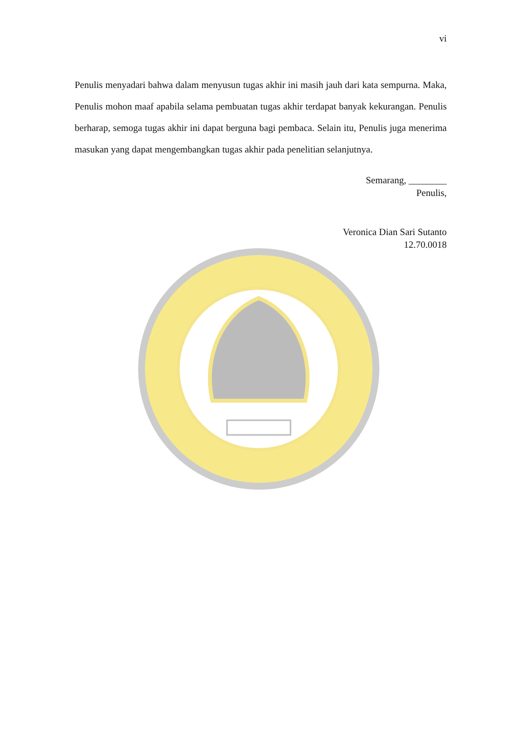vi
Penulis menyadari bahwa dalam menyusun tugas akhir ini masih jauh dari kata sempurna. Maka, Penulis mohon maaf apabila selama pembuatan tugas akhir terdapat banyak kekurangan. Penulis berharap, semoga tugas akhir ini dapat berguna bagi pembaca. Selain itu, Penulis juga menerima masukan yang dapat mengembangkan tugas akhir pada penelitian selanjutnya.
Semarang, ________
Penulis,
Veronica Dian Sari Sutanto
12.70.0018